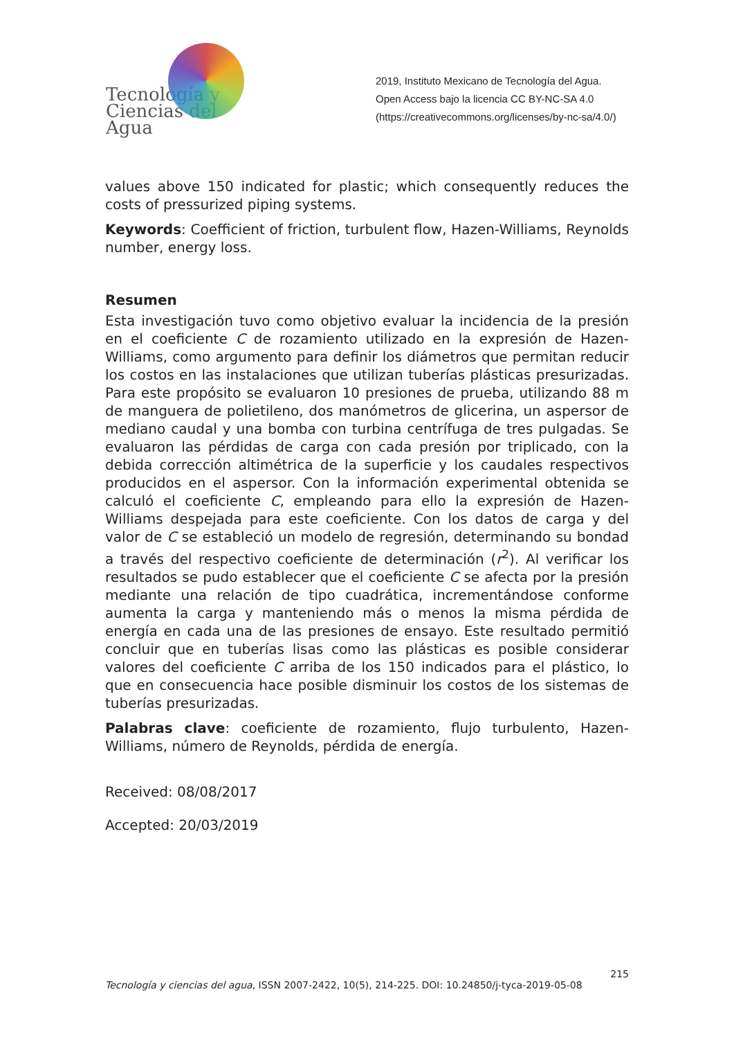Tecnología y
Ciencias del Agua
2019, Instituto Mexicano de Tecnología del Agua. Open Access bajo la licencia CC BY-NC-SA 4.0 (https://creativecommons.org/licenses/by-nc-sa/4.0/)
values above 150 indicated for plastic; which consequently reduces the costs of pressurized piping systems.
Keywords: Coefficient of friction, turbulent flow, Hazen-Williams, Reynolds number, energy loss.
Resumen
Esta investigación tuvo como objetivo evaluar la incidencia de la presión en el coeficiente C de rozamiento utilizado en la expresión de Hazen-Williams, como argumento para definir los diámetros que permitan reducir los costos en las instalaciones que utilizan tuberías plásticas presurizadas. Para este propósito se evaluaron 10 presiones de prueba, utilizando 88 m de manguera de polietileno, dos manómetros de glicerina, un aspersor de mediano caudal y una bomba con turbina centrífuga de tres pulgadas. Se evaluaron las pérdidas de carga con cada presión por triplicado, con la debida corrección altimétrica de la superficie y los caudales respectivos producidos en el aspersor. Con la información experimental obtenida se calculó el coeficiente C, empleando para ello la expresión de Hazen-Williams despejada para este coeficiente. Con los datos de carga y del valor de C se estableció un modelo de regresión, determinando su bondad a través del respectivo coeficiente de determinación (r<sup>2</sup>). Al verificar los resultados se pudo establecer que el coeficiente C se afecta por la presión mediante una relación de tipo cuadrática, incrementándose conforme aumenta la carga y manteniendo más o menos la misma pérdida de energía en cada una de las presiones de ensayo. Este resultado permitió concluir que en tuberías lisas como las plásticas es posible considerar valores del coeficiente C arriba de los 150 indicados para el plástico, lo que en consecuencia hace posible disminuir los costos de los sistemas de tuberías presurizadas.
Palabras clave: coeficiente de rozamiento, flujo turbulento, Hazen-Williams, número de Reynolds, pérdida de energía.
Received: 08/08/2017
Accepted: 20/03/2019
215
Tecnología y ciencias del agua, ISSN 2007-2422, 10(5), 214-225. DOI: 10.24850/j-tyca-2019-05-08